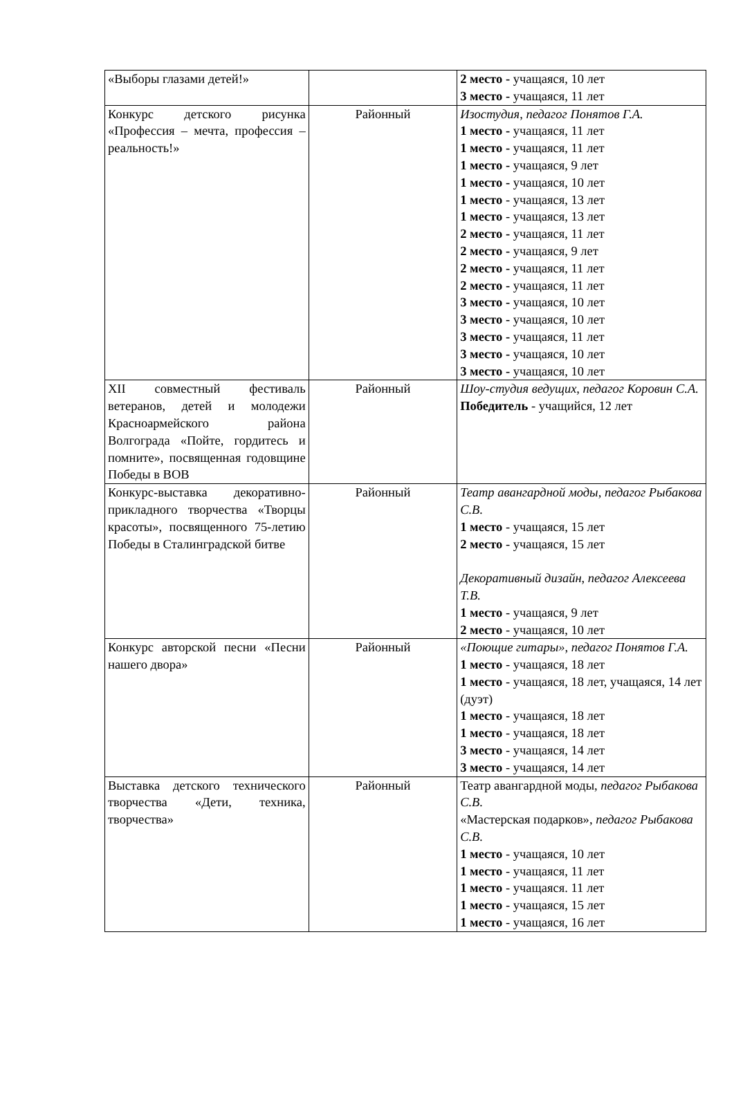| «Выборы глазами детей!» | | 2 место - учащаяся, 10 лет 3 место - учащаяся, 11 лет |
| Конкурс детского рисунка «Профессия – мечта, профессия – реальность!» | Районный | Изостудия, педагог Понятов Г.А. 1 место - учащаяся, 11 лет 1 место - учащаяся, 11 лет 1 место - учащаяся, 9 лет 1 место - учащаяся, 10 лет 1 место - учащаяся, 13 лет 1 место - учащаяся, 13 лет 2 место - учащаяся, 11 лет 2 место - учащаяся, 9 лет 2 место - учащаяся, 11 лет 2 место - учащаяся, 11 лет 3 место - учащаяся, 10 лет 3 место - учащаяся, 10 лет 3 место - учащаяся, 11 лет 3 место - учащаяся, 10 лет 3 место - учащаяся, 10 лет |
| XII совместный фестиваль ветеранов, детей и молодежи Красноармейского района Волгограда «Пойте, гордитесь и помните», посвященная годовщине Победы в ВОВ | Районный | Шоу-студия ведущих, педагог Коровин С.А. Победитель - учащийся, 12 лет |
| Конкурс-выставка декоративно-прикладного творчества «Творцы красоты», посвященного 75-летию Победы в Сталинградской битве | Районный | Театр авангардной моды, педагог Рыбакова С.В. 1 место - учащаяся, 15 лет 2 место - учащаяся, 15 лет Декоративный дизайн, педагог Алексеева Т.В. 1 место - учащаяся, 9 лет 2 место - учащаяся, 10 лет |
| Конкурс авторской песни «Песни нашего двора» | Районный | «Поющие гитары», педагог Понятов Г.А. 1 место - учащаяся, 18 лет 1 место - учащаяся, 18 лет, учащаяся, 14 лет (дуэт) 1 место - учащаяся, 18 лет 1 место - учащаяся, 18 лет 3 место - учащаяся, 14 лет 3 место - учащаяся, 14 лет |
| Выставка детского технического творчества «Дети, техника, творчества» | Районный | Театр авангардной моды , педагог Рыбакова С.В. «Мастерская подарков» , педагог Рыбакова С.В. 1 место - учащаяся, 10 лет 1 место - учащаяся, 11 лет 1 место - учащаяся. 11 лет 1 место - учащаяся, 15 лет 1 место - учащаяся, 16 лет |